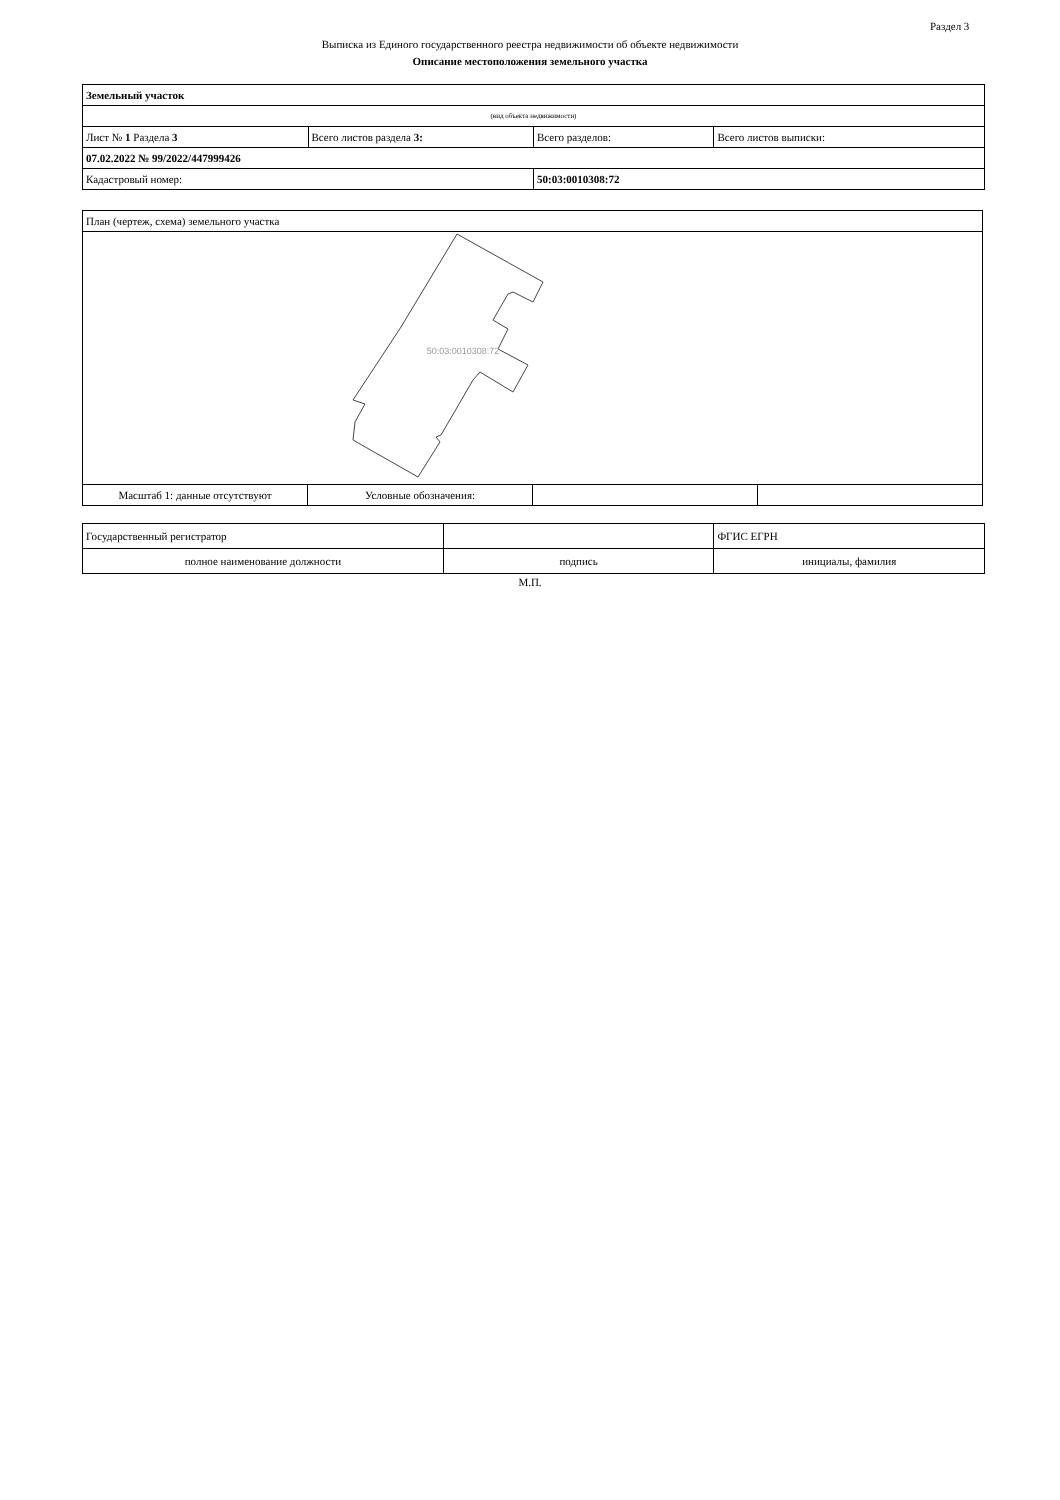Раздел 3
Выписка из Единого государственного реестра недвижимости об объекте недвижимости
Описание местоположения земельного участка
| Земельный участок | | | |
| (вид объекта недвижимости) | | | |
| Лист № 1 Раздела 3 | Всего листов раздела 3: | Всего разделов: | Всего листов выписки: |
| 07.02.2022 № 99/2022/447999426 | | | |
| Кадастровый номер: | | 50:03:0010308:72 | |
| План (чертеж, схема) земельного участка | | | |
| 50:03:0010308:72 | | | |
| Масштаб 1: данные отсутствуют | Условные обозначения: | | |
| Государственный регистратор | | ФГИС ЕГРН |
| полное наименование должности | подпись | инициалы, фамилия |
М.П.